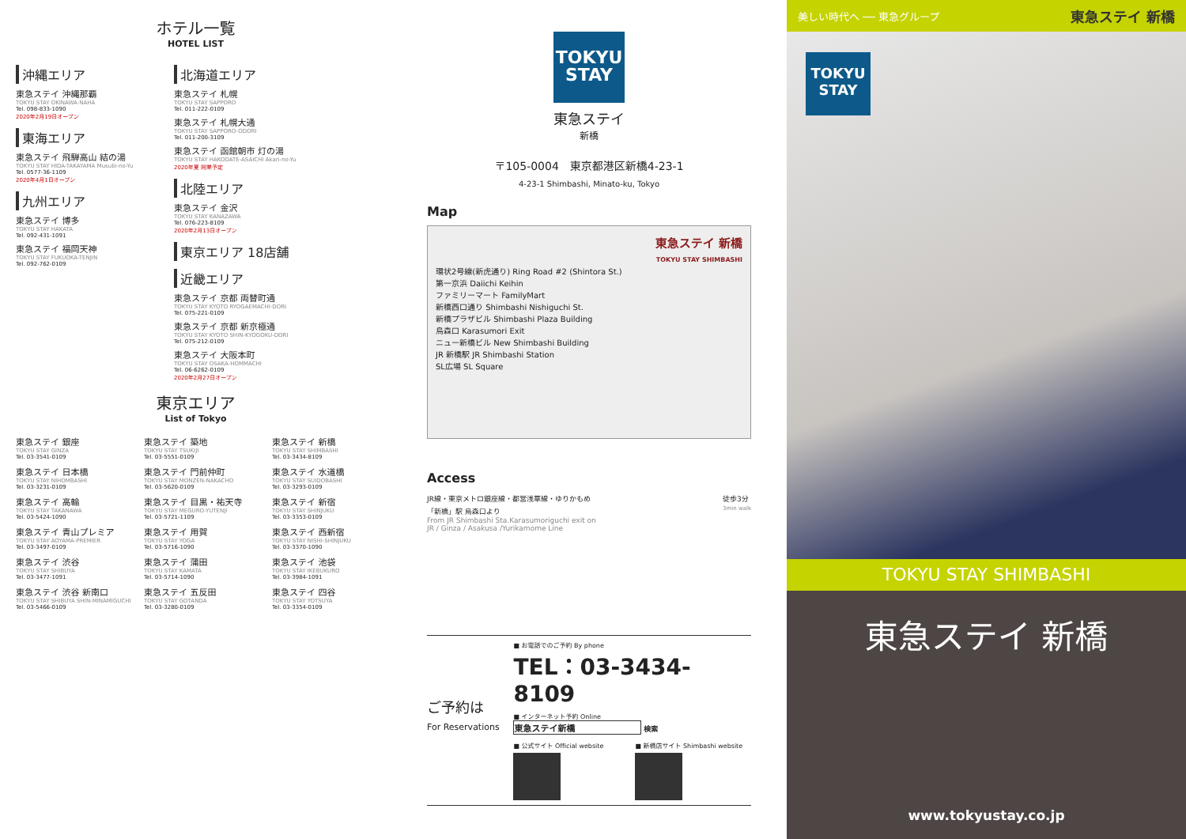ホテル一覧
HOTEL LIST
沖縄エリア
東急ステイ 沖縄那覇
TOKYU STAY OKINAWA-NAHA
Tel. 098-833-1090
2020年2月19日オープン
東海エリア
東急ステイ 飛騨高山 結の湯
TOKYU STAY HIDA-TAKAYAMA Musubi-no-Yu
Tel. 0577-36-1109
2020年4月1日オープン
九州エリア
東急ステイ 博多
TOKYU STAY HAKATA
Tel. 092-431-1091
東急ステイ 福岡天神
TOKYU STAY FUKUOKA-TENJIN
Tel. 092-762-0109
北海道エリア
東急ステイ 札幌
TOKYU STAY SAPPORO
Tel. 011-222-0109
東急ステイ 札幌大通
TOKYU STAY SAPPORO-ODORI
Tel. 011-200-3109
東急ステイ 函館朝市 灯の湯
TOKYU STAY HAKODATE-ASAICHI Akari-no-Yu
2020年夏 開業予定
北陸エリア
東急ステイ 金沢
TOKYU STAY KANAZAWA
Tel. 076-223-8109
2020年2月13日オープン
東京エリア 18店舗
近畿エリア
東急ステイ 京都 両替町通
TOKYU STAY KYOTO RYOGAEMACHI-DORI
Tel. 075-221-0109
東急ステイ 京都 新京極通
TOKYU STAY KYOTO SHIN-KYOGOKU-DORI
Tel. 075-212-0109
東急ステイ 大阪本町
TOKYU STAY OSAKA-HOMMACHI
Tel. 06-6262-0109
2020年2月27日オープン
東京エリア
List of Tokyo
東急ステイ 銀座
TOKYU STAY GINZA
Tel. 03-3541-0109
東急ステイ 築地
TOKYU STAY TSUKIJI
Tel. 03-5551-0109
東急ステイ 新橋
TOKYU STAY SHIMBASHI
Tel. 03-3434-8109
東急ステイ 日本橋
TOKYU STAY NIHOMBASHI
Tel. 03-3231-0109
東急ステイ 門前仲町
TOKYU STAY MONZEN-NAKACHO
Tel. 03-5620-0109
東急ステイ 水道橋
TOKYU STAY SUIDOBASHI
Tel. 03-3293-0109
東急ステイ 高輪
TOKYU STAY TAKANAWA
Tel. 03-5424-1090
東急ステイ 目黒・祐天寺
TOKYU STAY MEGURO-YUTENJI
Tel. 03-5721-1109
東急ステイ 新宿
TOKYU STAY SHINJUKU
Tel. 03-3353-0109
東急ステイ 青山プレミア
TOKYU STAY AOYAMA-PREMIER
Tel. 03-3497-0109
東急ステイ 用賀
TOKYU STAY YOGA
Tel. 03-5716-1090
東急ステイ 西新宿
TOKYU STAY NISHI-SHINJUKU
Tel. 03-3370-1090
東急ステイ 渋谷
TOKYU STAY SHIBUYA
Tel. 03-3477-1091
東急ステイ 蒲田
TOKYU STAY KAMATA
Tel. 03-5714-1090
東急ステイ 池袋
TOKYU STAY IKEBUKURO
Tel. 03-3984-1091
東急ステイ 渋谷 新南口
TOKYU STAY SHIBUYA SHIN-MINAMIGUCHI
Tel. 03-5466-0109
東急ステイ 五反田
TOKYU STAY GOTANDA
Tel. 03-3280-0109
東急ステイ 四谷
TOKYU STAY YOTSUYA
Tel. 03-3354-0109
TOKYU
STAY
東急ステイ
新橋
〒105-0004　東京都港区新橋4-23-1
4-23-1 Shimbashi, Minato-ku, Tokyo
Map
東急ステイ 新橋
TOKYU STAY SHIMBASHI
環状2号線(新虎通り) Ring Road #2 (Shintora St.)
第一京浜 Daiichi Keihin
ファミリーマート FamilyMart
新橋西口通り Shimbashi Nishiguchi St.
新橋プラザビル Shimbashi Plaza Building
烏森口 Karasumori Exit
ニュー新橋ビル New Shimbashi Building
JR 新橋駅 JR Shimbashi Station
SL広場 SL Square
Access
JR線・東京メトロ銀座線・都営浅草線・ゆりかもめ
「新橋」駅 烏森口より
徒歩3分
3min walk
From JR Shimbashi Sta.Karasumoriguchi exit on
JR / Ginza / Asakusa /Yurikamome Line
ご予約は
For Reservations
■ お電話でのご予約 By phone
TEL：03-3434-8109
■ インターネット予約 Online
東急ステイ新橋
検索
■ 公式サイト Official website ■ 新橋店サイト Shimbashi website
美しい時代へ ── 東急グループ 東急ステイ 新橋
TOKYU
STAY
TOKYU STAY SHIMBASHI
東急ステイ 新橋
www.tokyustay.co.jp